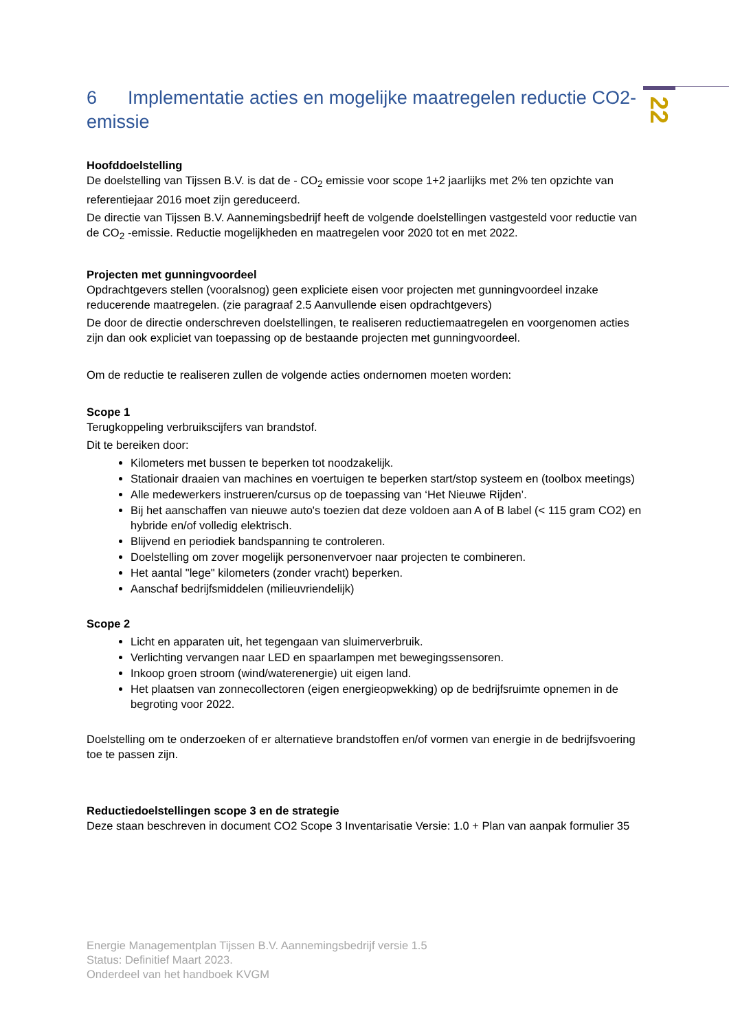22
6 Implementatie acties en mogelijke maatregelen reductie CO2-emissie
Hoofddoelstelling
De doelstelling van Tijssen B.V. is dat de - CO<sub>2</sub> emissie voor scope 1+2 jaarlijks met 2% ten opzichte van referentiejaar 2016 moet zijn gereduceerd.
De directie van Tijssen B.V. Aannemingsbedrijf heeft de volgende doelstellingen vastgesteld voor reductie van de CO<sub>2</sub> -emissie. Reductie mogelijkheden en maatregelen voor 2020 tot en met 2022.
Projecten met gunningvoordeel
Opdrachtgevers stellen (vooralsnog) geen expliciete eisen voor projecten met gunningvoordeel inzake reducerende maatregelen. (zie paragraaf 2.5 Aanvullende eisen opdrachtgevers)
De door de directie onderschreven doelstellingen, te realiseren reductiemaatregelen en voorgenomen acties zijn dan ook expliciet van toepassing op de bestaande projecten met gunningvoordeel.
Om de reductie te realiseren zullen de volgende acties ondernomen moeten worden:
Scope 1
Terugkoppeling verbruikscijfers van brandstof.
Dit te bereiken door:
Kilometers met bussen te beperken tot noodzakelijk.
Stationair draaien van machines en voertuigen te beperken start/stop systeem en (toolbox meetings)
Alle medewerkers instrueren/cursus op de toepassing van ‘Het Nieuwe Rijden’.
Bij het aanschaffen van nieuwe auto's toezien dat deze voldoen aan A of B label (< 115 gram CO2) en hybride en/of volledig elektrisch.
Blijvend en periodiek bandspanning te controleren.
Doelstelling om zover mogelijk personenvervoer naar projecten te combineren.
Het aantal "lege" kilometers (zonder vracht) beperken.
Aanschaf bedrijfsmiddelen (milieuvriendelijk)
Scope 2
Licht en apparaten uit, het tegengaan van sluimerverbruik.
Verlichting vervangen naar LED en spaarlampen met bewegingssensoren.
Inkoop groen stroom (wind/waterenergie) uit eigen land.
Het plaatsen van zonnecollectoren (eigen energieopwekking) op de bedrijfsruimte opnemen in de begroting voor 2022.
Doelstelling om te onderzoeken of er alternatieve brandstoffen en/of vormen van energie in de bedrijfsvoering toe te passen zijn.
Reductiedoelstellingen scope 3 en de strategie
Deze staan beschreven in document CO2 Scope 3 Inventarisatie Versie: 1.0 + Plan van aanpak formulier 35
Energie Managementplan Tijssen B.V. Aannemingsbedrijf versie 1.5
Status: Definitief Maart 2023.
Onderdeel van het handboek KVGM